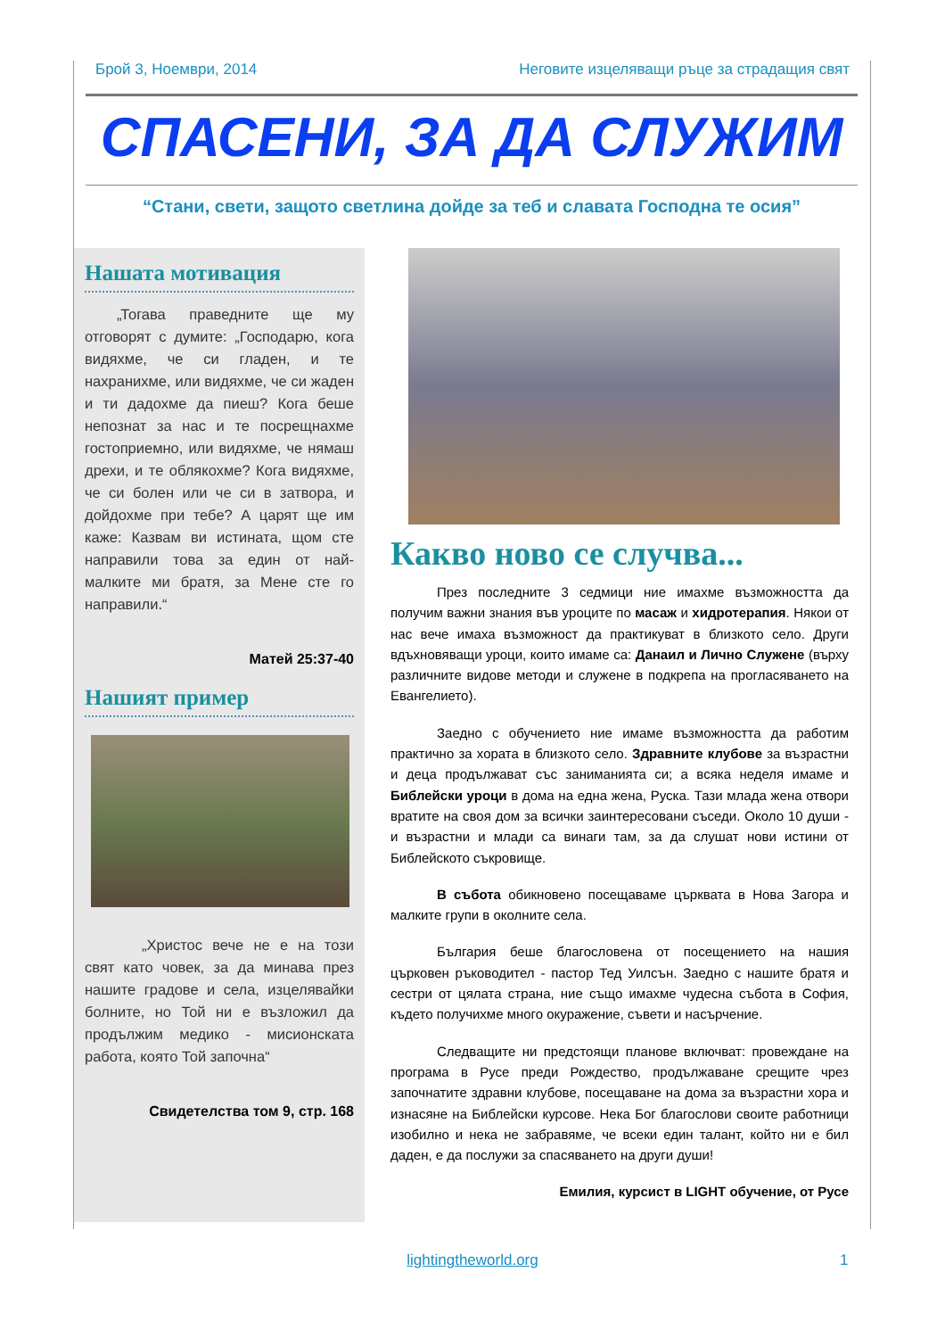Брой 3, Ноември, 2014 Неговите изцеляващи ръце за страдащия свят
СПАСЕНИ, ЗА ДА СЛУЖИМ
“Стани, свети, защото светлина дойде за теб и славата Господна те осия”
Нашата мотивация
„Тогава праведните ще му отговорят с думите: „Господарю, кога видяхме, че си гладен, и те нахранихме, или видяхме, че си жаден и ти дадохме да пиеш? Кога беше непознат за нас и те посрещнахме гостоприемно, или видяхме, че нямаш дрехи, и те облякохме? Кога видяхме, че си болен или че си в затвора, и дойдохме при тебе? А царят ще им каже: Казвам ви истината, щом сте направили това за един от най-малките ми братя, за Мене сте го направили.“
Матей 25:37-40
Нашият пример
„Христос вече не е на този свят като човек, за да минава през нашите градове и села, изцелявайки болните, но Той ни е възложил да продължим медико - мисионската работа, която Той започна“
Свидетелства том 9, стр. 168
Какво ново се случва...
През последните 3 седмици ние имахме възможността да получим важни знания във уроците по масаж и хидротерапия. Някои от нас вече имаха възможност да практикуват в близкото село. Други вдъхновяващи уроци, които имаме са: Данаил и Лично Служене (върху различните видове методи и служене в подкрепа на прогласяването на Евангелието).
Заедно с обучението ние имаме възможността да работим практично за хората в близкото село. Здравните клубове за възрастни и деца продължават със заниманията си; а всяка неделя имаме и Библейски уроци в дома на една жена, Руска. Тази млада жена отвори вратите на своя дом за всички заинтересовани съседи. Около 10 души - и възрастни и млади са винаги там, за да слушат нови истини от Библейското съкровище.
В събота обикновено посещаваме църквата в Нова Загора и малките групи в околните села.
България беше благословена от посещението на нашия църковен ръководител - пастор Тед Уилсън. Заедно с нашите братя и сестри от цялата страна, ние също имахме чудесна събота в София, където получихме много окуражение, съвети и насърчение.
Следващите ни предстоящи планове включват: провеждане на програма в Русе преди Рождество, продължаване срещите чрез започнатите здравни клубове, посещаване на дома за възрастни хора и изнасяне на Библейски курсове. Нека Бог благослови своите работници изобилно и нека не забравяме, че всеки един талант, който ни е бил даден, е да послужи за спасяването на други души!
Емилия, курсист в LIGHT обучение, от Русе
lightingtheworld.org 1